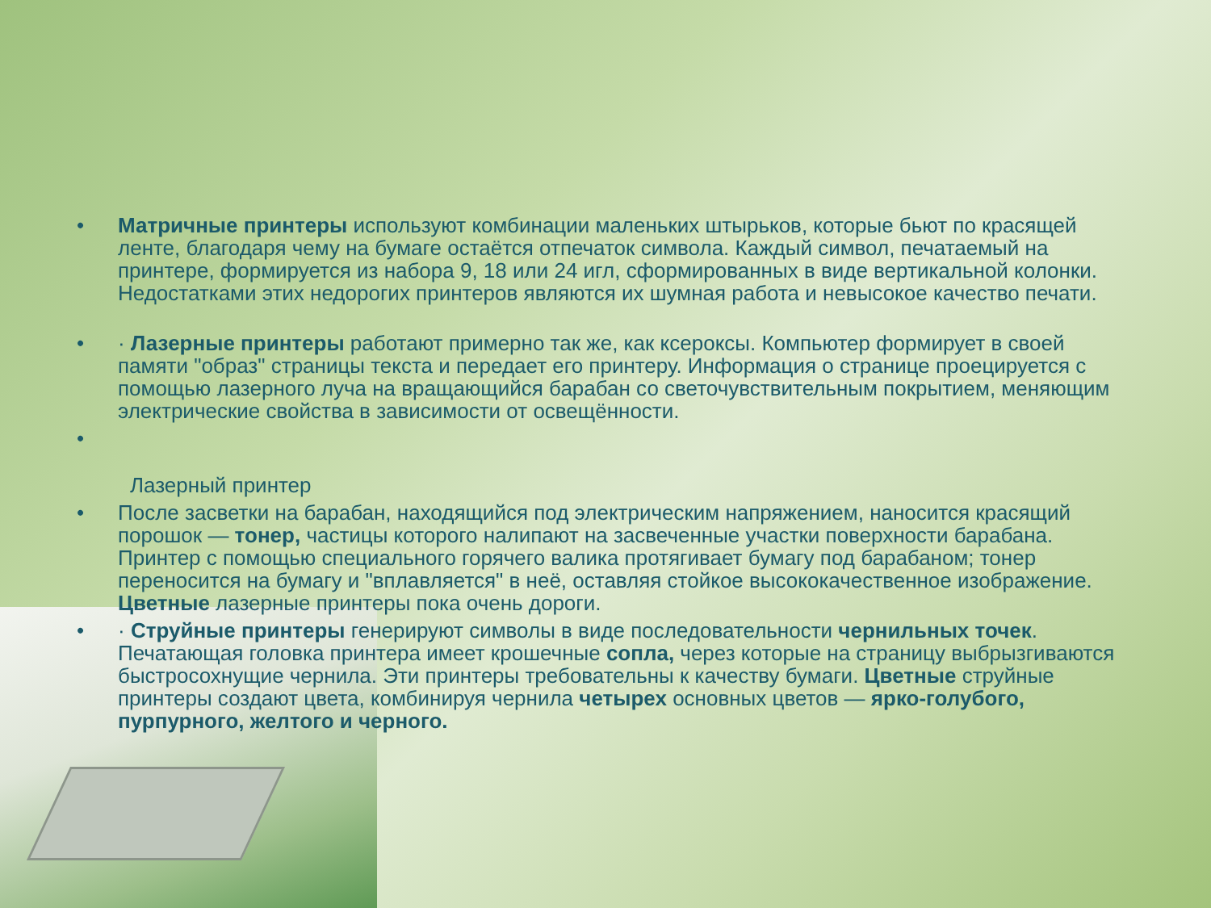• Матричные принтеры используют комбинации маленьких штырьков, которые бьют по красящей ленте, благодаря чему на бумаге остаётся отпечаток символа. Каждый символ, печатаемый на принтере, формируется из набора 9, 18 или 24 игл, сформированных в виде вертикальной колонки. Недостатками этих недорогих принтеров являются их шумная работа и невысокое качество печати.
• · Лазерные принтеры работают примерно так же, как ксероксы. Компьютер формирует в своей памяти "образ" страницы текста и передает его принтеру. Информация о странице проецируется с помощью лазерного луча на вращающийся барабан со светочувствительным покрытием, меняющим электрические свойства в зависимости от освещённости.
•
Лазерный принтер
• После засветки на барабан, находящийся под электрическим напряжением, наносится красящий порошок — тонер, частицы которого налипают на засвеченные участки поверхности барабана. Принтер с помощью специального горячего валика протягивает бумагу под барабаном; тонер переносится на бумагу и "вплавляется" в неё, оставляя стойкое высококачественное изображение. Цветные лазерные принтеры пока очень дороги.
• · Струйные принтеры генерируют символы в виде последовательности чернильных точек. Печатающая головка принтера имеет крошечные сопла, через которые на страницу выбрызгиваются быстросохнущие чернила. Эти принтеры требовательны к качеству бумаги. Цветные струйные принтеры создают цвета, комбинируя чернила четырех основных цветов — ярко-голубого, пурпурного, желтого и черного.